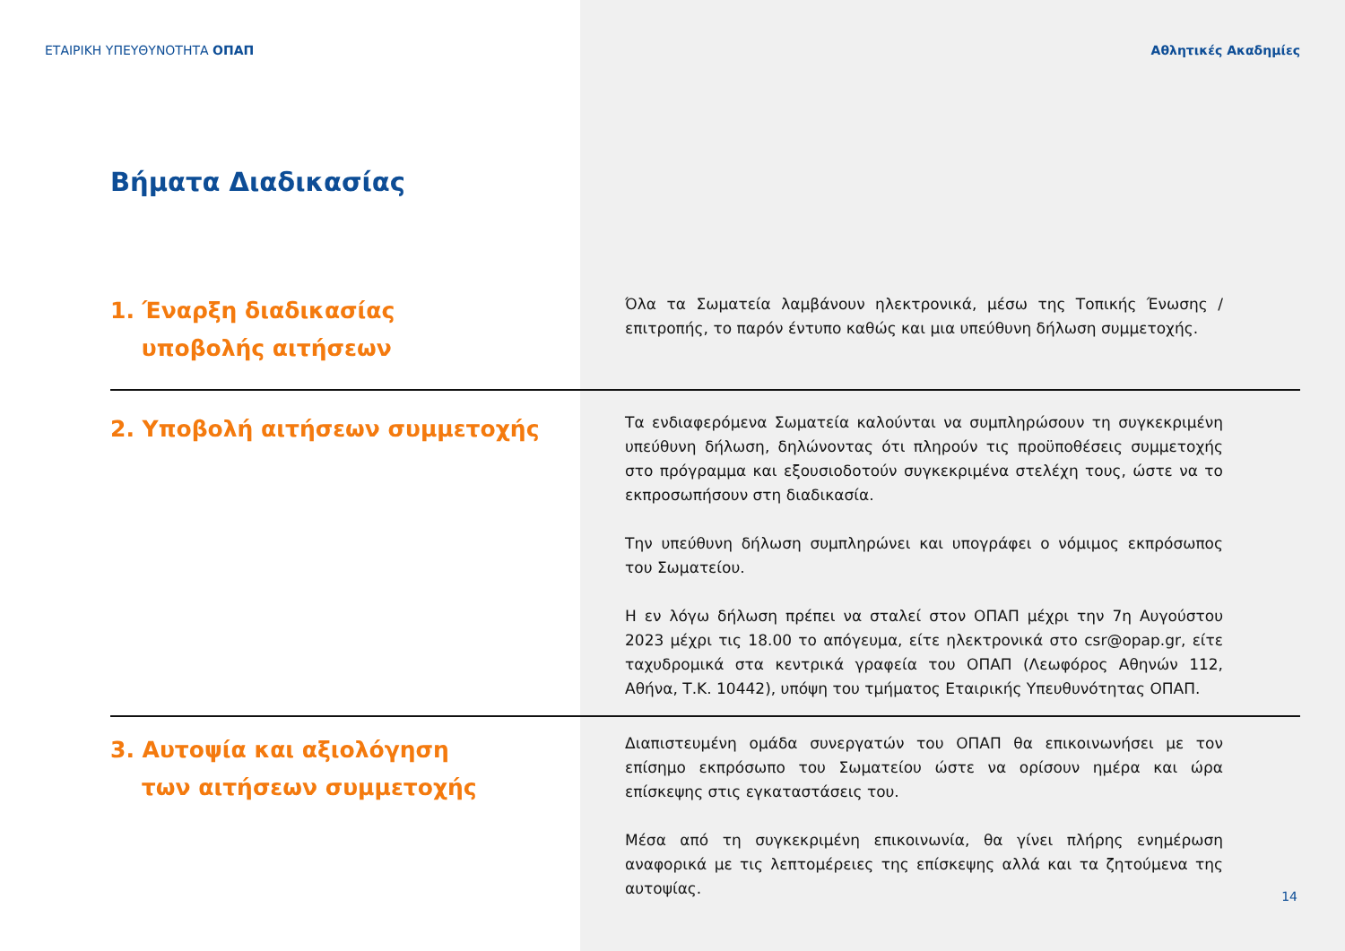ΕΤΑΙΡΙΚΗ ΥΠΕΥΘΥΝΟΤΗΤΑ ΟΠΑΠ Αθλητικές Ακαδημίες
Βήματα Διαδικασίας
1. Έναρξη διαδικασίας
υποβολής αιτήσεων
Όλα τα Σωματεία λαμβάνουν ηλεκτρονικά, μέσω της Τοπικής Ένωσης / επιτροπής, το παρόν έντυπο καθώς και μια υπεύθυνη δήλωση συμμετοχής.
2. Υποβολή αιτήσεων συμμετοχής
Τα ενδιαφερόμενα Σωματεία καλούνται να συμπληρώσουν τη συγκεκριμένη υπεύθυνη δήλωση, δηλώνοντας ότι πληρούν τις προϋποθέσεις συμμετοχής στο πρόγραμμα και εξουσιοδοτούν συγκεκριμένα στελέχη τους, ώστε να το εκπροσωπήσουν στη διαδικασία.
Την υπεύθυνη δήλωση συμπληρώνει και υπογράφει ο νόμιμος εκπρόσωπος του Σωματείου.
Η εν λόγω δήλωση πρέπει να σταλεί στον ΟΠΑΠ μέχρι την 7η Αυγούστου 2023 μέχρι τις 18.00 το απόγευμα, είτε ηλεκτρονικά στο csr@opap.gr, είτε ταχυδρομικά στα κεντρικά γραφεία του ΟΠΑΠ (Λεωφόρος Αθηνών 112, Αθήνα, Τ.Κ. 10442), υπόψη του τμήματος Εταιρικής Υπευθυνότητας ΟΠΑΠ.
3. Αυτοψία και αξιολόγηση
των αιτήσεων συμμετοχής
Διαπιστευμένη ομάδα συνεργατών του ΟΠΑΠ θα επικοινωνήσει με τον επίσημο εκπρόσωπο του Σωματείου ώστε να ορίσουν ημέρα και ώρα επίσκεψης στις εγκαταστάσεις του.
Μέσα από τη συγκεκριμένη επικοινωνία, θα γίνει πλήρης ενημέρωση αναφορικά με τις λεπτομέρειες της επίσκεψης αλλά και τα ζητούμενα της αυτοψίας.
14